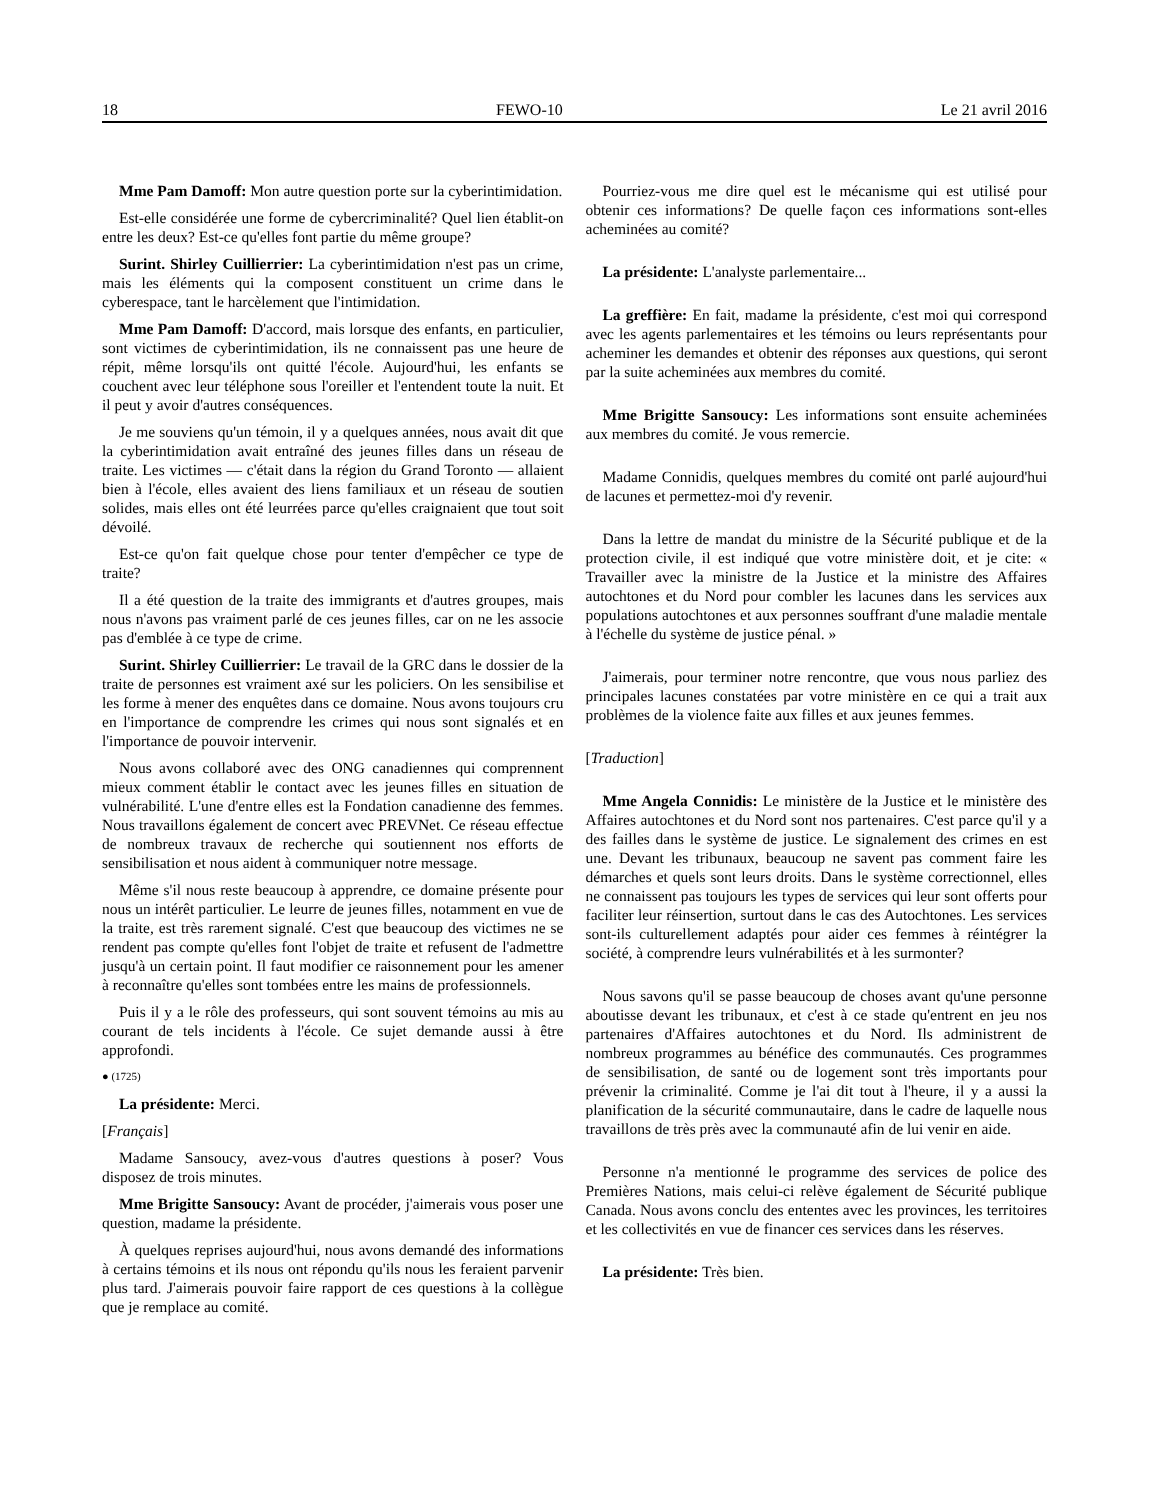18 FEWO-10 Le 21 avril 2016
Mme Pam Damoff: Mon autre question porte sur la cyberintimidation.
Est-elle considérée une forme de cybercriminalité? Quel lien établit-on entre les deux? Est-ce qu'elles font partie du même groupe?
Surint. Shirley Cuillierrier: La cyberintimidation n'est pas un crime, mais les éléments qui la composent constituent un crime dans le cyberespace, tant le harcèlement que l'intimidation.
Mme Pam Damoff: D'accord, mais lorsque des enfants, en particulier, sont victimes de cyberintimidation, ils ne connaissent pas une heure de répit, même lorsqu'ils ont quitté l'école. Aujourd'hui, les enfants se couchent avec leur téléphone sous l'oreiller et l'entendent toute la nuit. Et il peut y avoir d'autres conséquences.
Je me souviens qu'un témoin, il y a quelques années, nous avait dit que la cyberintimidation avait entraîné des jeunes filles dans un réseau de traite. Les victimes — c'était dans la région du Grand Toronto — allaient bien à l'école, elles avaient des liens familiaux et un réseau de soutien solides, mais elles ont été leurrées parce qu'elles craignaient que tout soit dévoilé.
Est-ce qu'on fait quelque chose pour tenter d'empêcher ce type de traite?
Il a été question de la traite des immigrants et d'autres groupes, mais nous n'avons pas vraiment parlé de ces jeunes filles, car on ne les associe pas d'emblée à ce type de crime.
Surint. Shirley Cuillierrier: Le travail de la GRC dans le dossier de la traite de personnes est vraiment axé sur les policiers. On les sensibilise et les forme à mener des enquêtes dans ce domaine. Nous avons toujours cru en l'importance de comprendre les crimes qui nous sont signalés et en l'importance de pouvoir intervenir.
Nous avons collaboré avec des ONG canadiennes qui comprennent mieux comment établir le contact avec les jeunes filles en situation de vulnérabilité. L'une d'entre elles est la Fondation canadienne des femmes. Nous travaillons également de concert avec PREVNet. Ce réseau effectue de nombreux travaux de recherche qui soutiennent nos efforts de sensibilisation et nous aident à communiquer notre message.
Même s'il nous reste beaucoup à apprendre, ce domaine présente pour nous un intérêt particulier. Le leurre de jeunes filles, notamment en vue de la traite, est très rarement signalé. C'est que beaucoup des victimes ne se rendent pas compte qu'elles font l'objet de traite et refusent de l'admettre jusqu'à un certain point. Il faut modifier ce raisonnement pour les amener à reconnaître qu'elles sont tombées entre les mains de professionnels.
Puis il y a le rôle des professeurs, qui sont souvent témoins au mis au courant de tels incidents à l'école. Ce sujet demande aussi à être approfondi.
● (1725)
La présidente: Merci.
[Français]
Madame Sansoucy, avez-vous d'autres questions à poser? Vous disposez de trois minutes.
Mme Brigitte Sansoucy: Avant de procéder, j'aimerais vous poser une question, madame la présidente.
À quelques reprises aujourd'hui, nous avons demandé des informations à certains témoins et ils nous ont répondu qu'ils nous les feraient parvenir plus tard. J'aimerais pouvoir faire rapport de ces questions à la collègue que je remplace au comité.
Pourriez-vous me dire quel est le mécanisme qui est utilisé pour obtenir ces informations? De quelle façon ces informations sont-elles acheminées au comité?
La présidente: L'analyste parlementaire...
La greffière: En fait, madame la présidente, c'est moi qui correspond avec les agents parlementaires et les témoins ou leurs représentants pour acheminer les demandes et obtenir des réponses aux questions, qui seront par la suite acheminées aux membres du comité.
Mme Brigitte Sansoucy: Les informations sont ensuite acheminées aux membres du comité. Je vous remercie.
Madame Connidis, quelques membres du comité ont parlé aujourd'hui de lacunes et permettez-moi d'y revenir.
Dans la lettre de mandat du ministre de la Sécurité publique et de la protection civile, il est indiqué que votre ministère doit, et je cite: « Travailler avec la ministre de la Justice et la ministre des Affaires autochtones et du Nord pour combler les lacunes dans les services aux populations autochtones et aux personnes souffrant d'une maladie mentale à l'échelle du système de justice pénal. »
J'aimerais, pour terminer notre rencontre, que vous nous parliez des principales lacunes constatées par votre ministère en ce qui a trait aux problèmes de la violence faite aux filles et aux jeunes femmes.
[Traduction]
Mme Angela Connidis: Le ministère de la Justice et le ministère des Affaires autochtones et du Nord sont nos partenaires. C'est parce qu'il y a des failles dans le système de justice. Le signalement des crimes en est une. Devant les tribunaux, beaucoup ne savent pas comment faire les démarches et quels sont leurs droits. Dans le système correctionnel, elles ne connaissent pas toujours les types de services qui leur sont offerts pour faciliter leur réinsertion, surtout dans le cas des Autochtones. Les services sont-ils culturellement adaptés pour aider ces femmes à réintégrer la société, à comprendre leurs vulnérabilités et à les surmonter?
Nous savons qu'il se passe beaucoup de choses avant qu'une personne aboutisse devant les tribunaux, et c'est à ce stade qu'entrent en jeu nos partenaires d'Affaires autochtones et du Nord. Ils administrent de nombreux programmes au bénéfice des communautés. Ces programmes de sensibilisation, de santé ou de logement sont très importants pour prévenir la criminalité. Comme je l'ai dit tout à l'heure, il y a aussi la planification de la sécurité communautaire, dans le cadre de laquelle nous travaillons de très près avec la communauté afin de lui venir en aide.
Personne n'a mentionné le programme des services de police des Premières Nations, mais celui-ci relève également de Sécurité publique Canada. Nous avons conclu des ententes avec les provinces, les territoires et les collectivités en vue de financer ces services dans les réserves.
La présidente: Très bien.